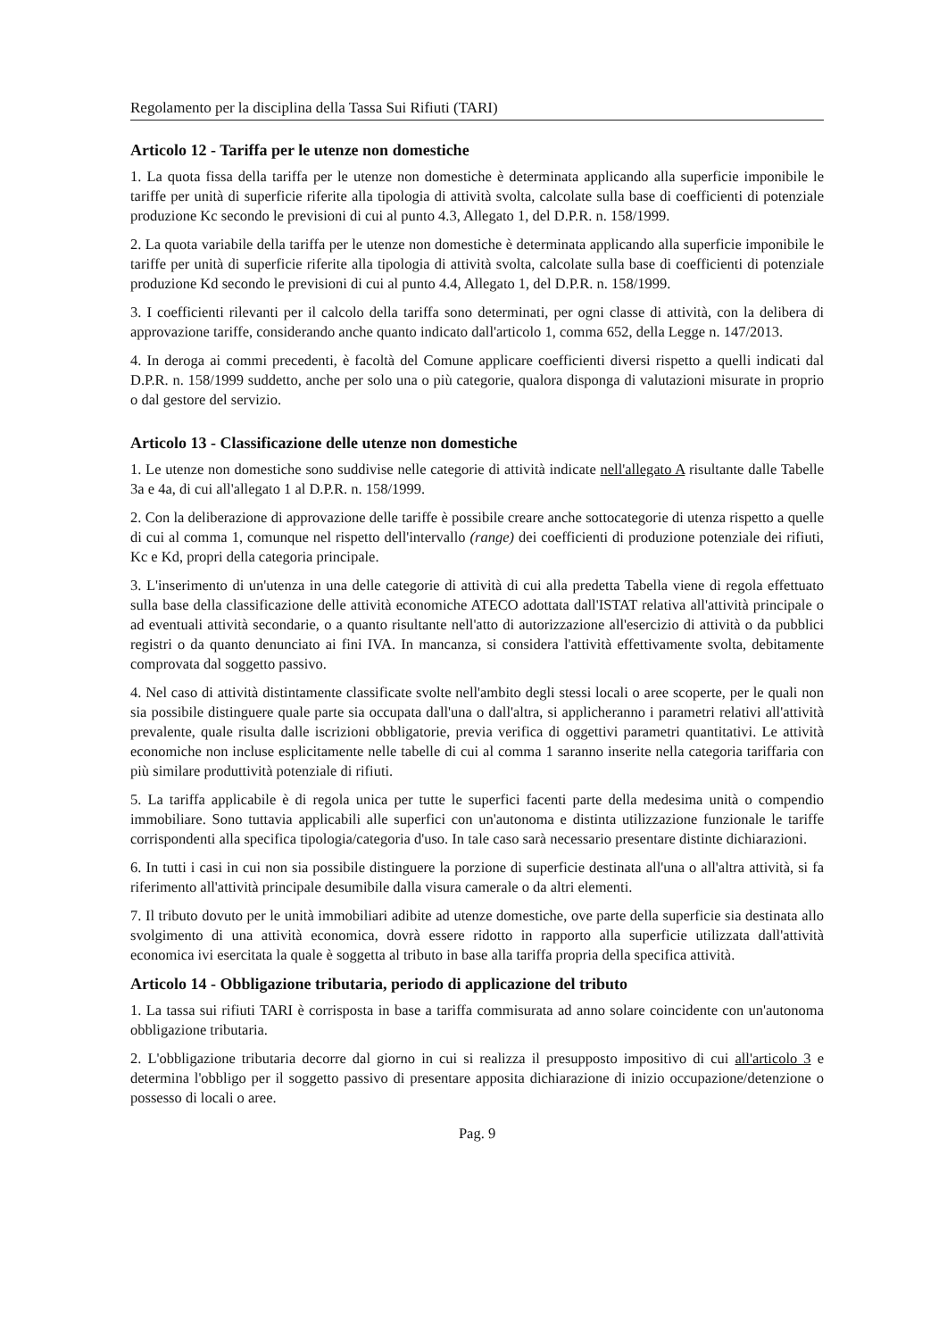Regolamento per la disciplina della Tassa Sui Rifiuti (TARI)
Articolo 12 - Tariffa per le utenze non domestiche
1. La quota fissa della tariffa per le utenze non domestiche è determinata applicando alla superficie imponibile le tariffe per unità di superficie riferite alla tipologia di attività svolta, calcolate sulla base di coefficienti di potenziale produzione Kc secondo le previsioni di cui al punto 4.3, Allegato 1, del D.P.R. n. 158/1999.
2. La quota variabile della tariffa per le utenze non domestiche è determinata applicando alla superficie imponibile le tariffe per unità di superficie riferite alla tipologia di attività svolta, calcolate sulla base di coefficienti di potenziale produzione Kd secondo le previsioni di cui al punto 4.4, Allegato 1, del D.P.R. n. 158/1999.
3. I coefficienti rilevanti per il calcolo della tariffa sono determinati, per ogni classe di attività, con la delibera di approvazione tariffe, considerando anche quanto indicato dall'articolo 1, comma 652, della Legge n. 147/2013.
4. In deroga ai commi precedenti, è facoltà del Comune applicare coefficienti diversi rispetto a quelli indicati dal D.P.R. n. 158/1999 suddetto, anche per solo una o più categorie, qualora disponga di valutazioni misurate in proprio o dal gestore del servizio.
Articolo 13 - Classificazione delle utenze non domestiche
1. Le utenze non domestiche sono suddivise nelle categorie di attività indicate nell'allegato A risultante dalle Tabelle 3a e 4a, di cui all'allegato 1 al D.P.R. n. 158/1999.
2. Con la deliberazione di approvazione delle tariffe è possibile creare anche sottocategorie di utenza rispetto a quelle di cui al comma 1, comunque nel rispetto dell'intervallo (range) dei coefficienti di produzione potenziale dei rifiuti, Kc e Kd, propri della categoria principale.
3. L'inserimento di un'utenza in una delle categorie di attività di cui alla predetta Tabella viene di regola effettuato sulla base della classificazione delle attività economiche ATECO adottata dall'ISTAT relativa all'attività principale o ad eventuali attività secondarie, o a quanto risultante nell'atto di autorizzazione all'esercizio di attività o da pubblici registri o da quanto denunciato ai fini IVA. In mancanza, si considera l'attività effettivamente svolta, debitamente comprovata dal soggetto passivo.
4. Nel caso di attività distintamente classificate svolte nell'ambito degli stessi locali o aree scoperte, per le quali non sia possibile distinguere quale parte sia occupata dall'una o dall'altra, si applicheranno i parametri relativi all'attività prevalente, quale risulta dalle iscrizioni obbligatorie, previa verifica di oggettivi parametri quantitativi. Le attività economiche non incluse esplicitamente nelle tabelle di cui al comma 1 saranno inserite nella categoria tariffaria con più similare produttività potenziale di rifiuti.
5. La tariffa applicabile è di regola unica per tutte le superfici facenti parte della medesima unità o compendio immobiliare. Sono tuttavia applicabili alle superfici con un'autonoma e distinta utilizzazione funzionale le tariffe corrispondenti alla specifica tipologia/categoria d'uso. In tale caso sarà necessario presentare distinte dichiarazioni.
6. In tutti i casi in cui non sia possibile distinguere la porzione di superficie destinata all'una o all'altra attività, si fa riferimento all'attività principale desumibile dalla visura camerale o da altri elementi.
7. Il tributo dovuto per le unità immobiliari adibite ad utenze domestiche, ove parte della superficie sia destinata allo svolgimento di una attività economica, dovrà essere ridotto in rapporto alla superficie utilizzata dall'attività economica ivi esercitata la quale è soggetta al tributo in base alla tariffa propria della specifica attività.
Articolo 14 - Obbligazione tributaria, periodo di applicazione del tributo
1. La tassa sui rifiuti TARI è corrisposta in base a tariffa commisurata ad anno solare coincidente con un'autonoma obbligazione tributaria.
2. L'obbligazione tributaria decorre dal giorno in cui si realizza il presupposto impositivo di cui all'articolo 3 e determina l'obbligo per il soggetto passivo di presentare apposita dichiarazione di inizio occupazione/detenzione o possesso di locali o aree.
Pag. 9